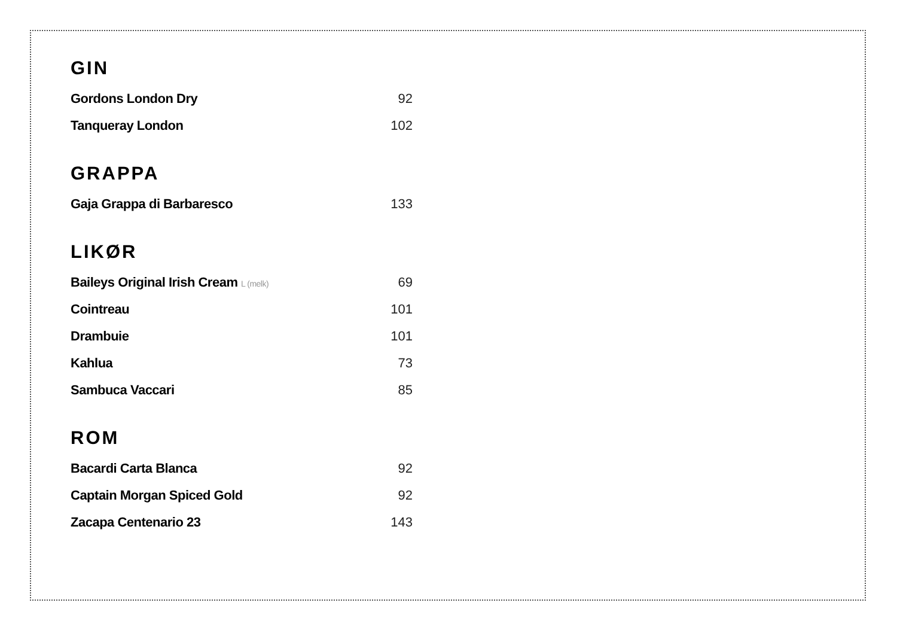GIN
| Gordons London Dry | 92 |
| Tanqueray London | 102 |
GRAPPA
| Gaja Grappa di Barbaresco | 133 |
LIKØR
| Baileys Original Irish Cream L (melk) | 69 |
| Cointreau | 101 |
| Drambuie | 101 |
| Kahlua | 73 |
| Sambuca Vaccari | 85 |
ROM
| Bacardi Carta Blanca | 92 |
| Captain Morgan Spiced Gold | 92 |
| Zacapa Centenario 23 | 143 |